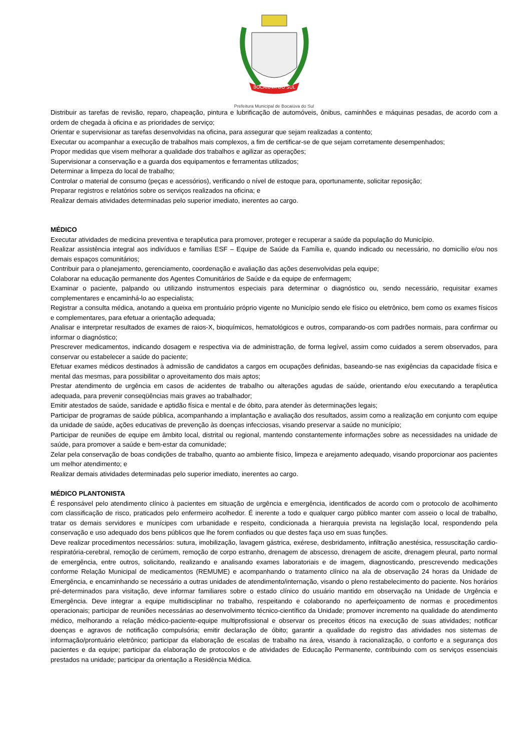BOCAIÚVA DO SUL
Prefeitura Municipal de Bocaiúva do Sul
Distribuir as tarefas de revisão, reparo, chapeação, pintura e lubrificação de automóveis, ônibus, caminhões e máquinas pesadas, de acordo com a ordem de chegada à oficina e as prioridades de serviço;
Orientar e supervisionar as tarefas desenvolvidas na oficina, para assegurar que sejam realizadas a contento;
Executar ou acompanhar a execução de trabalhos mais complexos, a fim de certificar-se de que sejam corretamente desempenhados;
Propor medidas que visem melhorar a qualidade dos trabalhos e agilizar as operações;
Supervisionar a conservação e a guarda dos equipamentos e ferramentas utilizados;
Determinar a limpeza do local de trabalho;
Controlar o material de consumo (peças e acessórios), verificando o nível de estoque para, oportunamente, solicitar reposição;
Preparar registros e relatórios sobre os serviços realizados na oficina; e
Realizar demais atividades determinadas pelo superior imediato, inerentes ao cargo.
MÉDICO
Executar atividades de medicina preventiva e terapêutica para promover, proteger e recuperar a saúde da população do Município.
Realizar assistência integral aos indivíduos e famílias ESF – Equipe de Saúde da Família e, quando indicado ou necessário, no domicílio e/ou nos demais espaços comunitários;
Contribuir para o planejamento, gerenciamento, coordenação e avaliação das ações desenvolvidas pela equipe;
Colaborar na educação permanente dos Agentes Comunitários de Saúde e da equipe de enfermagem;
Examinar o paciente, palpando ou utilizando instrumentos especiais para determinar o diagnóstico ou, sendo necessário, requisitar exames complementares e encaminhá-lo ao especialista;
Registrar a consulta médica, anotando a queixa em prontuário próprio vigente no Município sendo ele físico ou eletrônico, bem como os exames físicos e complementares, para efetuar a orientação adequada;
Analisar e interpretar resultados de exames de raios-X, bioquímicos, hematológicos e outros, comparando-os com padrões normais, para confirmar ou informar o diagnóstico;
Prescrever medicamentos, indicando dosagem e respectiva via de administração, de forma legível, assim como cuidados a serem observados, para conservar ou estabelecer a saúde do paciente;
Efetuar exames médicos destinados à admissão de candidatos a cargos em ocupações definidas, baseando-se nas exigências da capacidade física e mental das mesmas, para possibilitar o aproveitamento dos mais aptos;
Prestar atendimento de urgência em casos de acidentes de trabalho ou alterações agudas de saúde, orientando e/ou executando a terapêutica adequada, para prevenir conseqüências mais graves ao trabalhador;
Emitir atestados de saúde, sanidade e aptidão física e mental e de óbito, para atender às determinações legais;
Participar de programas de saúde pública, acompanhando a implantação e avaliação dos resultados, assim como a realização em conjunto com equipe da unidade de saúde, ações educativas de prevenção às doenças infecciosas, visando preservar a saúde no município;
Participar de reuniões de equipe em âmbito local, distrital ou regional, mantendo constantemente informações sobre as necessidades na unidade de saúde, para promover a saúde e bem-estar da comunidade;
Zelar pela conservação de boas condições de trabalho, quanto ao ambiente físico, limpeza e arejamento adequado, visando proporcionar aos pacientes um melhor atendimento; e
Realizar demais atividades determinadas pelo superior imediato, inerentes ao cargo.
MÉDICO PLANTONISTA
É responsável pelo atendimento clínico à pacientes em situação de urgência e emergência, identificados de acordo com o protocolo de acolhimento com classificação de risco, praticados pelo enfermeiro acolhedor. É inerente a todo e qualquer cargo público manter com asseio o local de trabalho, tratar os demais servidores e munícipes com urbanidade e respeito, condicionada a hierarquia prevista na legislação local, respondendo pela conservação e uso adequado dos bens públicos que lhe forem confiados ou que destes faça uso em suas funções.
Deve realizar procedimentos necessários: sutura, imobilização, lavagem gástrica, exérese, desbridamento, infiltração anestésica, ressuscitação cardio-respiratória-cerebral, remoção de cerúmem, remoção de corpo estranho, drenagem de abscesso, drenagem de ascite, drenagem pleural, parto normal de emergência, entre outros, solicitando, realizando e analisando exames laboratoriais e de imagem, diagnosticando, prescrevendo medicações conforme Relação Municipal de medicamentos (REMUME) e acompanhando o tratamento clínico na ala de observação 24 horas da Unidade de Emergência, e encaminhando se necessário a outras unidades de atendimento/internação, visando o pleno restabelecimento do paciente. Nos horários pré-determinados para visitação, deve informar familiares sobre o estado clínico do usuário mantido em observação na Unidade de Urgência e Emergência. Deve integrar a equipe multidisciplinar no trabalho, respeitando e colaborando no aperfeiçoamento de normas e procedimentos operacionais; participar de reuniões necessárias ao desenvolvimento técnico-científico da Unidade; promover incremento na qualidade do atendimento médico, melhorando a relação médico-paciente-equipe multiprofissional e observar os preceitos éticos na execução de suas atividades; notificar doenças e agravos de notificação compulsória; emitir declaração de óbito; garantir a qualidade do registro das atividades nos sistemas de informação/prontuário eletrônico; participar da elaboração de escalas de trabalho na área, visando à racionalização, o conforto e a segurança dos pacientes e da equipe; participar da elaboração de protocolos e de atividades de Educação Permanente, contribuindo com os serviços essenciais prestados na unidade; participar da orientação a Residência Médica.